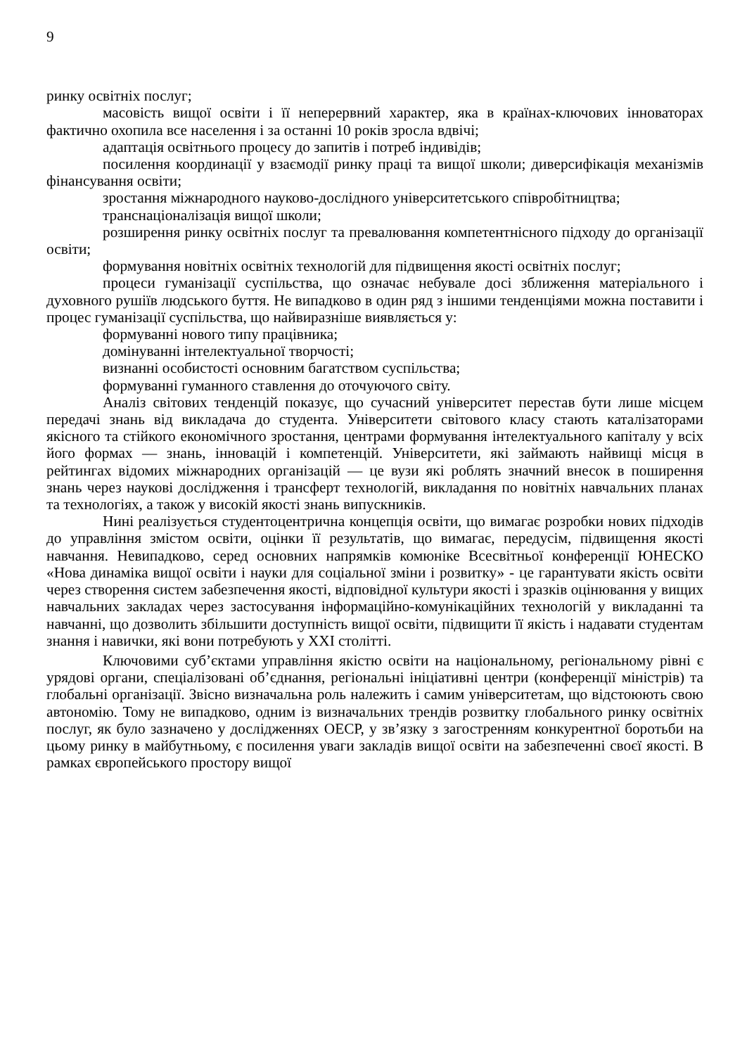9
ринку освітніх послуг;
масовість вищої освіти і її неперервний характер, яка в країнах-ключових інноваторах фактично охопила все населення і за останні 10 років зросла вдвічі;
адаптація освітнього процесу до запитів і потреб індивідів;
посилення координації у взаємодії ринку праці та вищої школи; диверсифікація механізмів фінансування освіти;
зростання міжнародного науково-дослідного університетського співробітництва;
транснаціоналізація вищої школи;
розширення ринку освітніх послуг та превалювання компетентнісного підходу до організації освіти;
формування новітніх освітніх технологій для підвищення якості освітніх послуг;
процеси гуманізації суспільства, що означає небувале досі зближення матеріального і духовного рушіїв людського буття. Не випадково в один ряд з іншими тенденціями можна поставити і процес гуманізації суспільства, що найвиразніше виявляється у:
формуванні нового типу працівника;
домінуванні інтелектуальної творчості;
визнанні особистості основним багатством суспільства;
формуванні гуманного ставлення до оточуючого світу.
Аналіз світових тенденцій показує, що сучасний університет перестав бути лише місцем передачі знань від викладача до студента. Університети світового класу стають каталізаторами якісного та стійкого економічного зростання, центрами формування інтелектуального капіталу у всіх його формах — знань, інновацій і компетенцій. Університети, які займають найвищі місця в рейтингах відомих міжнародних організацій — це вузи які роблять значний внесок в поширення знань через наукові дослідження і трансферт технологій, викладання по новітніх навчальних планах та технологіях, а також у високій якості знань випускників.
Нині реалізується студентоцентрична концепція освіти, що вимагає розробки нових підходів до управління змістом освіти, оцінки її результатів, що вимагає, передусім, підвищення якості навчання. Невипадково, серед основних напрямків комюніке Всесвітньої конференції ЮНЕСКО «Нова динаміка вищої освіти і науки для соціальної зміни і розвитку» - це гарантувати якість освіти через створення систем забезпечення якості, відповідної культури якості і зразків оцінювання у вищих навчальних закладах через застосування інформаційно-комунікаційних технологій у викладанні та навчанні, що дозволить збільшити доступність вищої освіти, підвищити її якість і надавати студентам знання і навички, які вони потребують у XXI столітті.
Ключовими суб’єктами управління якістю освіти на національному, регіональному рівні є урядові органи, спеціалізовані об’єднання, регіональні ініціативні центри (конференції міністрів) та глобальні організації. Звісно визначальна роль належить і самим університетам, що відстоюють свою автономію. Тому не випадково, одним із визначальних трендів розвитку глобального ринку освітніх послуг, як було зазначено у дослідженнях ОЕСР, у зв’язку з загостренням конкурентної боротьби на цьому ринку в майбутньому, є посилення уваги закладів вищої освіти на забезпеченні своєї якості. В рамках європейського простору вищої